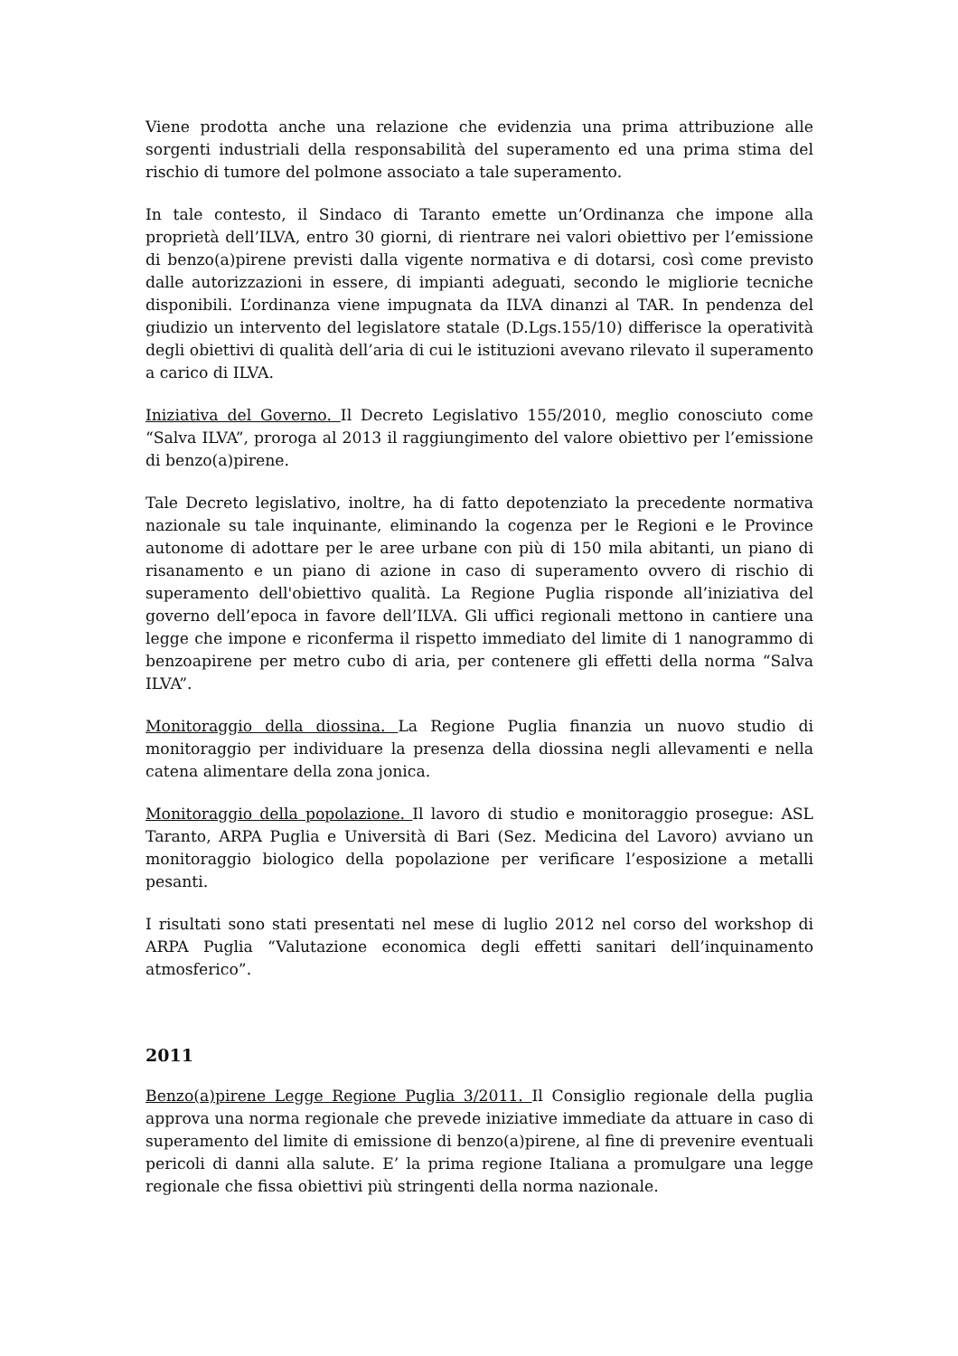Viene prodotta anche una relazione che evidenzia una prima attribuzione alle sorgenti industriali della responsabilità del superamento ed una prima stima del rischio di tumore del polmone associato a tale superamento.
In tale contesto, il Sindaco di Taranto emette un’Ordinanza che impone alla proprietà dell’ILVA, entro 30 giorni, di rientrare nei valori obiettivo per l’emissione di benzo(a)pirene previsti dalla vigente normativa e di dotarsi, così come previsto dalle autorizzazioni in essere, di impianti adeguati, secondo le migliorie tecniche disponibili. L’ordinanza viene impugnata da ILVA dinanzi al TAR. In pendenza del giudizio un intervento del legislatore statale (D.Lgs.155/10) differisce la operatività degli obiettivi di qualità dell’aria di cui le istituzioni avevano rilevato il superamento a carico di ILVA.
Iniziativa del Governo. Il Decreto Legislativo 155/2010, meglio conosciuto come “Salva ILVA”, proroga al 2013 il raggiungimento del valore obiettivo per l’emissione di benzo(a)pirene.
Tale Decreto legislativo, inoltre, ha di fatto depotenziato la precedente normativa nazionale su tale inquinante, eliminando la cogenza per le Regioni e le Province autonome di adottare per le aree urbane con più di 150 mila abitanti, un piano di risanamento e un piano di azione in caso di superamento ovvero di rischio di superamento dell'obiettivo qualità. La Regione Puglia risponde all’iniziativa del governo dell’epoca in favore dell’ILVA. Gli uffici regionali mettono in cantiere una legge che impone e riconferma il rispetto immediato del limite di 1 nanogrammo di benzoapirene per metro cubo di aria, per contenere gli effetti della norma “Salva ILVA”.
Monitoraggio della diossina. La Regione Puglia finanzia un nuovo studio di monitoraggio per individuare la presenza della diossina negli allevamenti e nella catena alimentare della zona jonica.
Monitoraggio della popolazione. Il lavoro di studio e monitoraggio prosegue: ASL Taranto, ARPA Puglia e Università di Bari (Sez. Medicina del Lavoro) avviano un monitoraggio biologico della popolazione per verificare l’esposizione a metalli pesanti.
I risultati sono stati presentati nel mese di luglio 2012 nel corso del workshop di ARPA Puglia “Valutazione economica degli effetti sanitari dell’inquinamento atmosferico”.
2011
Benzo(a)pirene Legge Regione Puglia 3/2011. Il Consiglio regionale della puglia approva una norma regionale che prevede iniziative immediate da attuare in caso di superamento del limite di emissione di benzo(a)pirene, al fine di prevenire eventuali pericoli di danni alla salute. E’ la prima regione Italiana a promulgare una legge regionale che fissa obiettivi più stringenti della norma nazionale.